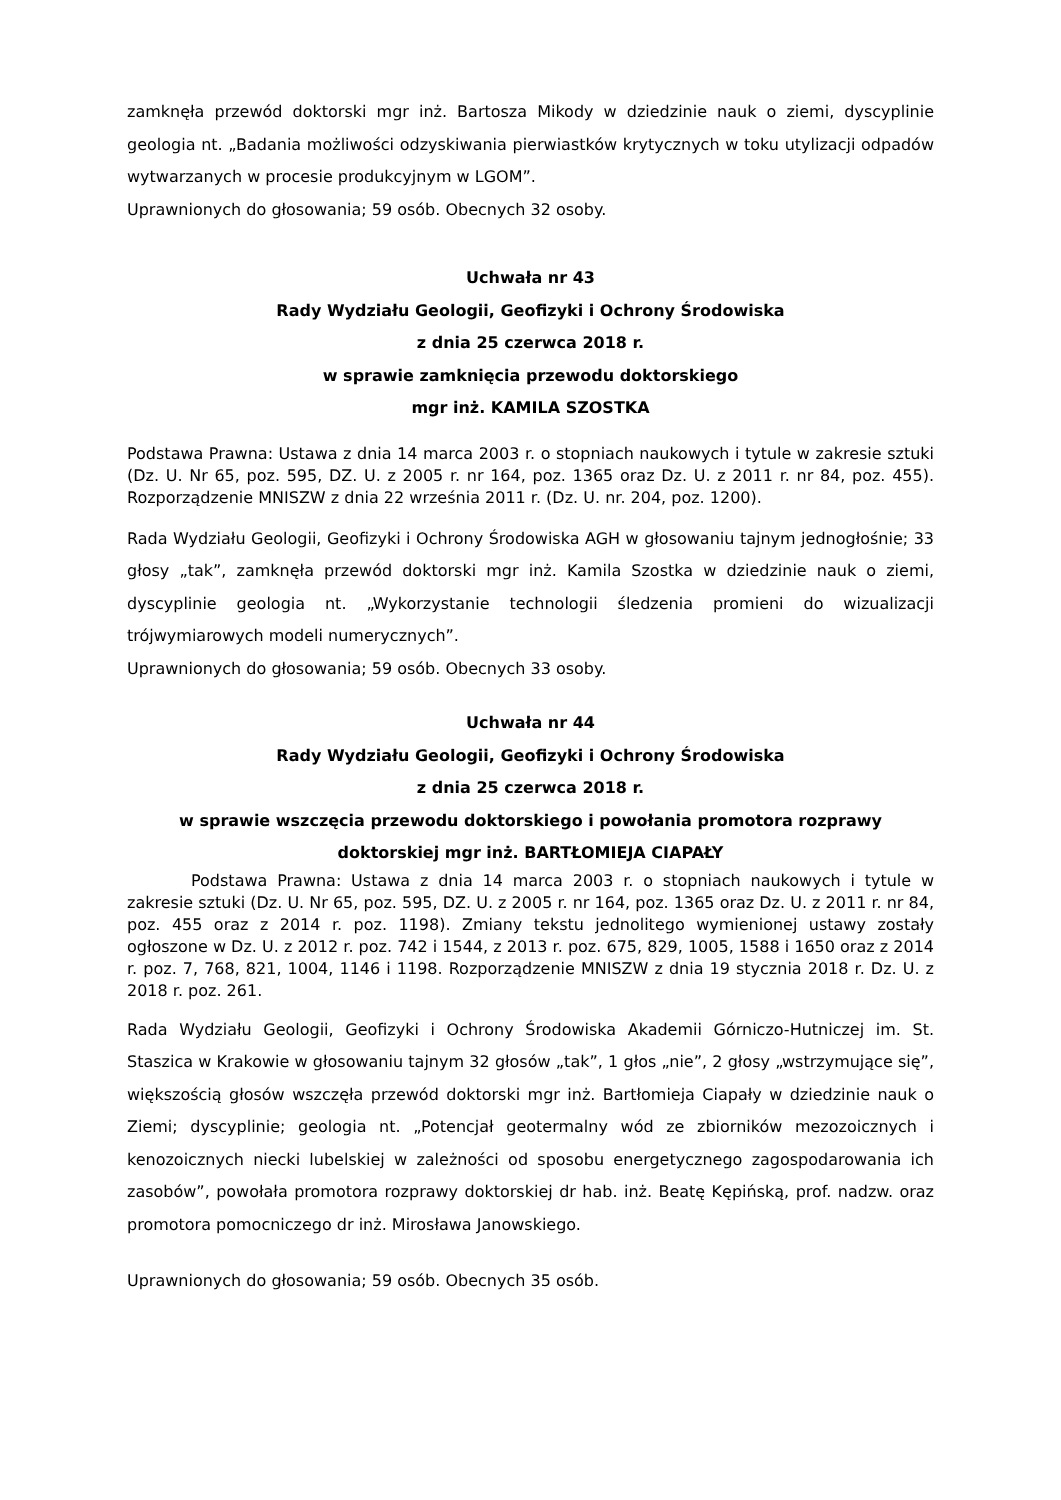zamknęła przewód doktorski mgr inż. Bartosza Mikody w dziedzinie nauk o ziemi, dyscyplinie geologia nt. „Badania możliwości odzyskiwania pierwiastków krytycznych w toku utylizacji odpadów wytwarzanych w procesie produkcyjnym w LGOM”.
Uprawnionych do głosowania; 59 osób. Obecnych 32 osoby.
Uchwała nr 43
Rady Wydziału Geologii, Geofizyki i Ochrony Środowiska
z dnia 25 czerwca 2018 r.
w sprawie zamknięcia przewodu doktorskiego
mgr inż. KAMILA SZOSTKA
Podstawa Prawna: Ustawa z dnia 14 marca 2003 r. o stopniach naukowych i tytule w zakresie sztuki (Dz. U. Nr 65, poz. 595, DZ. U. z 2005 r. nr 164, poz. 1365 oraz Dz. U. z 2011 r. nr 84, poz. 455). Rozporządzenie MNISZW z dnia 22 września 2011 r. (Dz. U. nr. 204, poz. 1200).
Rada Wydziału Geologii, Geofizyki i Ochrony Środowiska AGH w głosowaniu tajnym jednogłośnie; 33 głosy „tak”, zamknęła przewód doktorski mgr inż. Kamila Szostka w dziedzinie nauk o ziemi, dyscyplinie geologia nt. „Wykorzystanie technologii śledzenia promieni do wizualizacji trójwymiarowych modeli numerycznych”.
Uprawnionych do głosowania; 59 osób. Obecnych 33 osoby.
Uchwała nr 44
Rady Wydziału Geologii, Geofizyki i Ochrony Środowiska
z dnia 25 czerwca 2018 r.
w sprawie wszczęcia przewodu doktorskiego i powołania promotora rozprawy doktorskiej mgr inż. BARTŁOMIEJA CIAPAŁY
Podstawa Prawna: Ustawa z dnia 14 marca 2003 r. o stopniach naukowych i tytule w zakresie sztuki (Dz. U. Nr 65, poz. 595, DZ. U. z 2005 r. nr 164, poz. 1365 oraz Dz. U. z 2011 r. nr 84, poz. 455 oraz z 2014 r. poz. 1198). Zmiany tekstu jednolitego wymienionej ustawy zostały ogłoszone w Dz. U. z 2012 r. poz. 742 i 1544, z 2013 r. poz. 675, 829, 1005, 1588 i 1650 oraz z 2014 r. poz. 7, 768, 821, 1004, 1146 i 1198. Rozporządzenie MNISZW z dnia 19 stycznia 2018 r. Dz. U. z 2018 r. poz. 261.
Rada Wydziału Geologii, Geofizyki i Ochrony Środowiska Akademii Górniczo-Hutniczej im. St. Staszica w Krakowie w głosowaniu tajnym 32 głosów „tak”, 1 głos „nie”, 2 głosy „wstrzymujące się”, większością głosów wszczęła przewód doktorski mgr inż. Bartłomieja Ciapały w dziedzinie nauk o Ziemi; dyscyplinie; geologia nt. „Potencjał geotermalny wód ze zbiorników mezozoicznych i kenozoicznych niecki lubelskiej w zależności od sposobu energetycznego zagospodarowania ich zasobów”, powołała promotora rozprawy doktorskiej dr hab. inż. Beatę Kępińską, prof. nadzw. oraz promotora pomocniczego dr inż. Mirosława Janowskiego.
Uprawnionych do głosowania; 59 osób. Obecnych 35 osób.